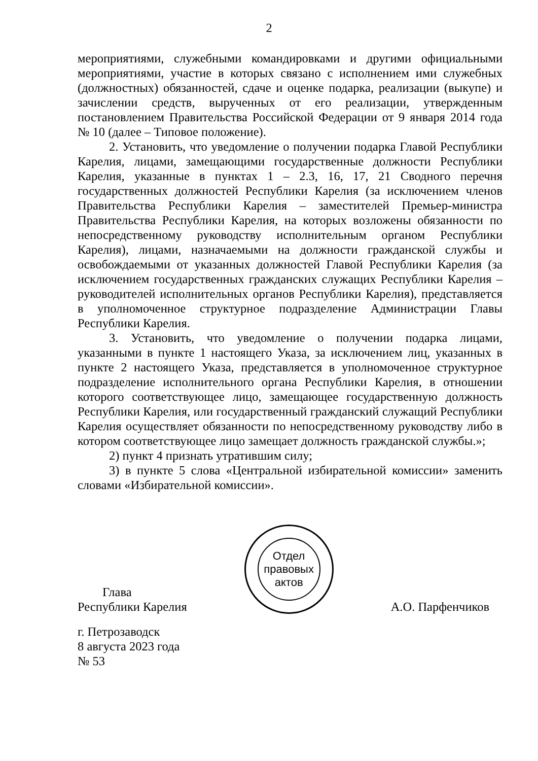2
мероприятиями, служебными командировками и другими официальными мероприятиями, участие в которых связано с исполнением ими служебных (должностных) обязанностей, сдаче и оценке подарка, реализации (выкупе) и зачислении средств, вырученных от его реализации, утвержденным постановлением Правительства Российской Федерации от 9 января 2014 года № 10 (далее – Типовое положение).
2. Установить, что уведомление о получении подарка Главой Республики Карелия, лицами, замещающими государственные должности Республики Карелия, указанные в пунктах 1 – 2.3, 16, 17, 21 Сводного перечня государственных должностей Республики Карелия (за исключением членов Правительства Республики Карелия – заместителей Премьер-министра Правительства Республики Карелия, на которых возложены обязанности по непосредственному руководству исполнительным органом Республики Карелия), лицами, назначаемыми на должности гражданской службы и освобождаемыми от указанных должностей Главой Республики Карелия (за исключением государственных гражданских служащих Республики Карелия – руководителей исполнительных органов Республики Карелия), представляется в уполномоченное структурное подразделение Администрации Главы Республики Карелия.
3. Установить, что уведомление о получении подарка лицами, указанными в пункте 1 настоящего Указа, за исключением лиц, указанных в пункте 2 настоящего Указа, представляется в уполномоченное структурное подразделение исполнительного органа Республики Карелия, в отношении которого соответствующее лицо, замещающее государственную должность Республики Карелия, или государственный гражданский служащий Республики Карелия осуществляет обязанности по непосредственному руководству либо в котором соответствующее лицо замещает должность гражданской службы.»;
2) пункт 4 признать утратившим силу;
3) в пункте 5 слова «Центральной избирательной комиссии» заменить словами «Избирательной комиссии».
Глава
Республики Карелия
Отдел
правовых
актов
А.О. Парфенчиков
г. Петрозаводск
8 августа 2023 года
№ 53